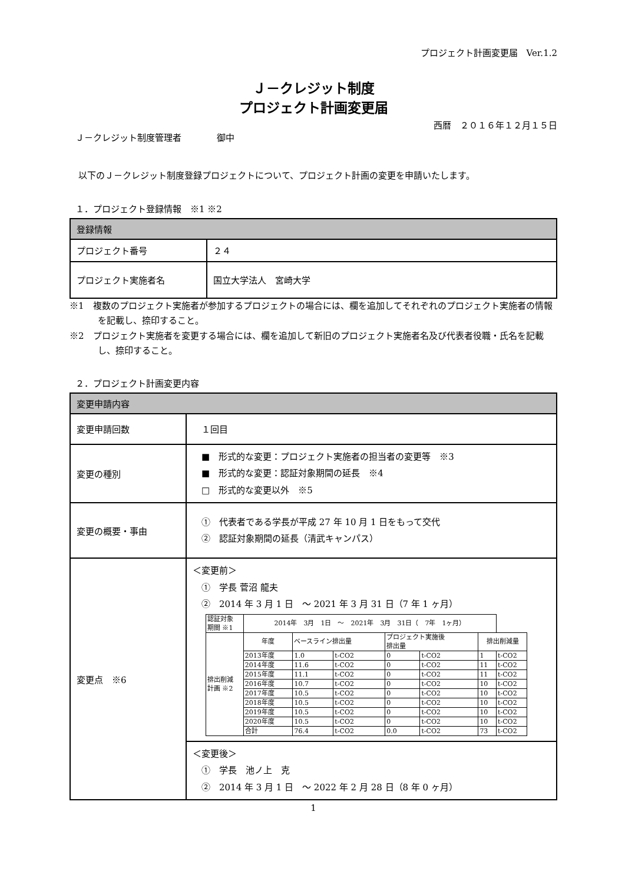プロジェクト計画変更届　Ver.1.2
Ｊ－クレジット制度
プロジェクト計画変更届
西暦　２０１６年１２月１５日
Ｊ－クレジット制度管理者　　　　御中
　以下のＪ－クレジット制度登録プロジェクトについて、プロジェクト計画の変更を申請いたします。
１．プロジェクト登録情報　※1 ※2
| 登録情報 | |
| プロジェクト番号 | ２４ |
| プロジェクト実施者名 | 国立大学法人 宮崎大学 |
※1　複数のプロジェクト実施者が参加するプロジェクトの場合には、欄を追加してそれぞれのプロジェクト実施者の情報を記載し、捺印すること。
※2　プロジェクト実施者を変更する場合には、欄を追加して新旧のプロジェクト実施者名及び代表者役職・氏名を記載し、捺印すること。
２．プロジェクト計画変更内容
| 変更申請内容 | |
| 変更申請回数 | １回目 |
| 変更の種別 | ■ 形式的な変更：プロジェクト実施者の担当者の変更等 ※3 ■ 形式的な変更：認証対象期間の延長 ※4 □ 形式的な変更以外 ※5 |
| 変更の概要・事由 | ① 代表者である学長が平成 27 年 10 月 1 日をもって交代 ② 認証対象期間の延長（清武キャンパス） |
| 変更点 ※6 | ＜変更前＞ ① 学長 菅沼 龍夫 ② 2014 年 3 月 1 日 ～ 2021 年 3 月 31 日（7 年 1 ヶ月） / 認証対象 期間 ※1 / 2014年 3月 1日 ～ 2021年 3月 31日（ 7年 1ヶ月） / / / / / / / / 排出削減 計画 ※2 / 年度 / ベースライン排出量 / / プロジェクト実施後 排出量 / / 排出削減量 / / / / 2013年度 / 1.0 / t-CO2 / 0 / t-CO2 / 1 / t-CO2 / / / 2014年度 / 11.6 / t-CO2 / 0 / t-CO2 / 11 / t-CO2 / / / 2015年度 / 11.1 / t-CO2 / 0 / t-CO2 / 11 / t-CO2 / / / 2016年度 / 10.7 / t-CO2 / 0 / t-CO2 / 10 / t-CO2 / / / 2017年度 / 10.5 / t-CO2 / 0 / t-CO2 / 10 / t-CO2 / / / 2018年度 / 10.5 / t-CO2 / 0 / t-CO2 / 10 / t-CO2 / / / 2019年度 / 10.5 / t-CO2 / 0 / t-CO2 / 10 / t-CO2 / / / 2020年度 / 10.5 / t-CO2 / 0 / t-CO2 / 10 / t-CO2 / / / 合計 / 76.4 / t-CO2 / 0.0 / t-CO2 / 73 / t-CO2 / |
| | ＜変更後＞ ① 学長 池ノ上 克 ② 2014 年 3 月 1 日 ～ 2022 年 2 月 28 日（8 年 0 ヶ月） |
1